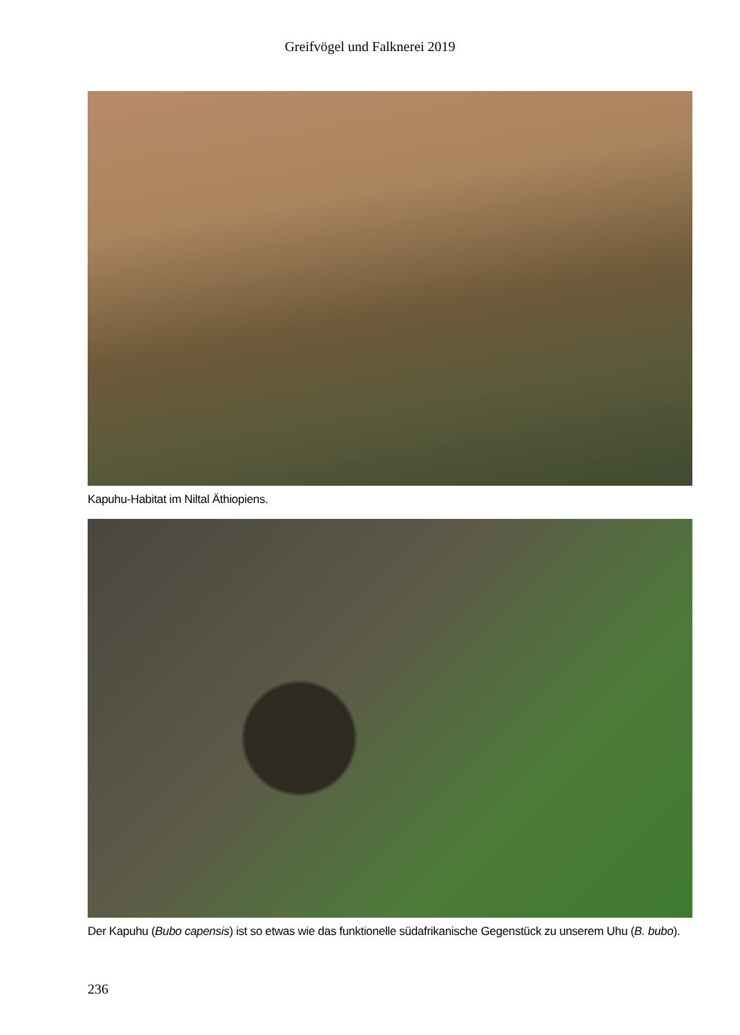Greifvögel und Falknerei 2019
Kapuhu-Habitat im Niltal Äthiopiens.
Der Kapuhu (Bubo capensis) ist so etwas wie das funktionelle südafrikanische Gegenstück zu unserem Uhu (B. bubo).
236